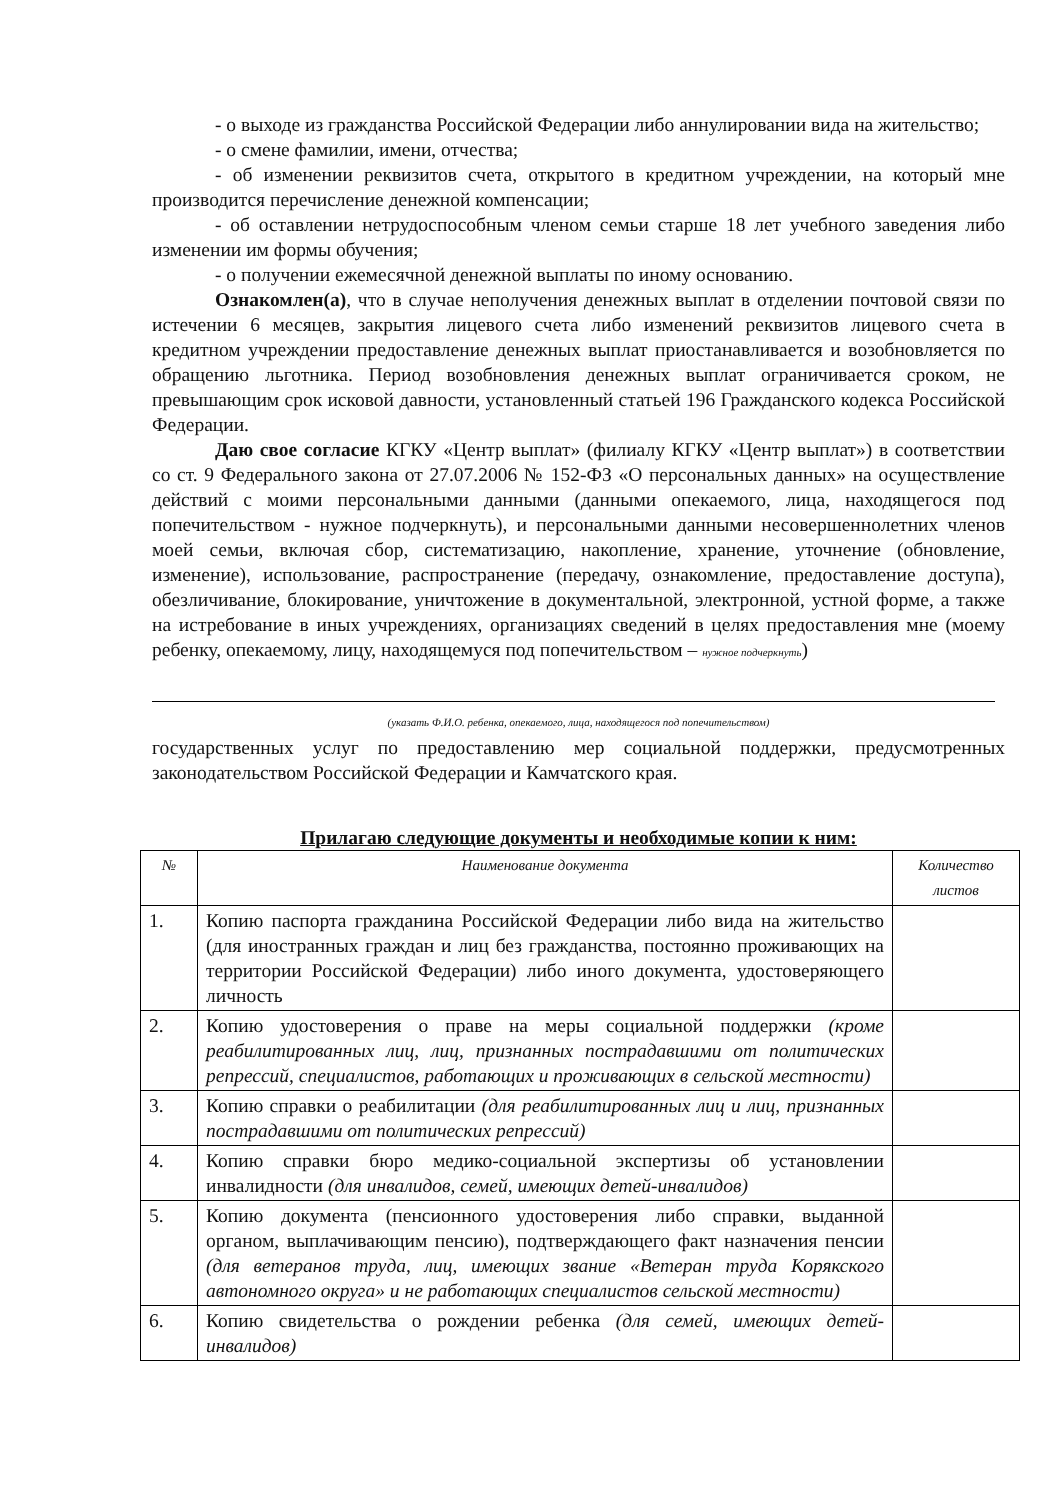- о выходе из гражданства Российской Федерации либо аннулировании вида на жительство;
- о смене фамилии, имени, отчества;
- об изменении реквизитов счета, открытого в кредитном учреждении, на который мне производится перечисление денежной компенсации;
- об оставлении нетрудоспособным членом семьи старше 18 лет учебного заведения либо изменении им формы обучения;
- о получении ежемесячной денежной выплаты по иному основанию.
Ознакомлен(а), что в случае неполучения денежных выплат в отделении почтовой связи по истечении 6 месяцев, закрытия лицевого счета либо изменений реквизитов лицевого счета в кредитном учреждении предоставление денежных выплат приостанавливается и возобновляется по обращению льготника. Период возобновления денежных выплат ограничивается сроком, не превышающим срок исковой давности, установленный статьей 196 Гражданского кодекса Российской Федерации.
Даю свое согласие КГКУ «Центр выплат» (филиалу КГКУ «Центр выплат») в соответствии со ст. 9 Федерального закона от 27.07.2006 № 152-ФЗ «О персональных данных» на осуществление действий с моими персональными данными (данными опекаемого, лица, находящегося под попечительством - нужное подчеркнуть), и персональными данными несовершеннолетних членов моей семьи, включая сбор, систематизацию, накопление, хранение, уточнение (обновление, изменение), использование, распространение (передачу, ознакомление, предоставление доступа), обезличивание, блокирование, уничтожение в документальной, электронной, устной форме, а также на истребование в иных учреждениях, организациях сведений в целях предоставления мне (моему ребенку, опекаемому, лицу, находящемуся под попечительством – нужное подчеркнуть)
(указать Ф.И.О. ребенка, опекаемого, лица, находящегося под попечительством)
государственных услуг по предоставлению мер социальной поддержки, предусмотренных законодательством Российской Федерации и Камчатского края.
Прилагаю следующие документы и необходимые копии к ним:
| № | Наименование документа | Количество листов |
| --- | --- | --- |
| 1. | Копию паспорта гражданина Российской Федерации либо вида на жительство (для иностранных граждан и лиц без гражданства, постоянно проживающих на территории Российской Федерации) либо иного документа, удостоверяющего личность | |
| 2. | Копию удостоверения о праве на меры социальной поддержки (кроме реабилитированных лиц, лиц, признанных пострадавшими от политических репрессий, специалистов, работающих и проживающих в сельской местности) | |
| 3. | Копию справки о реабилитации (для реабилитированных лиц и лиц, признанных пострадавшими от политических репрессий) | |
| 4. | Копию справки бюро медико-социальной экспертизы об установлении инвалидности (для инвалидов, семей, имеющих детей-инвалидов) | |
| 5. | Копию документа (пенсионного удостоверения либо справки, выданной органом, выплачивающим пенсию), подтверждающего факт назначения пенсии (для ветеранов труда, лиц, имеющих звание «Ветеран труда Корякского автономного округа» и не работающих специалистов сельской местности) | |
| 6. | Копию свидетельства о рождении ребенка (для семей, имеющих детей-инвалидов) | |